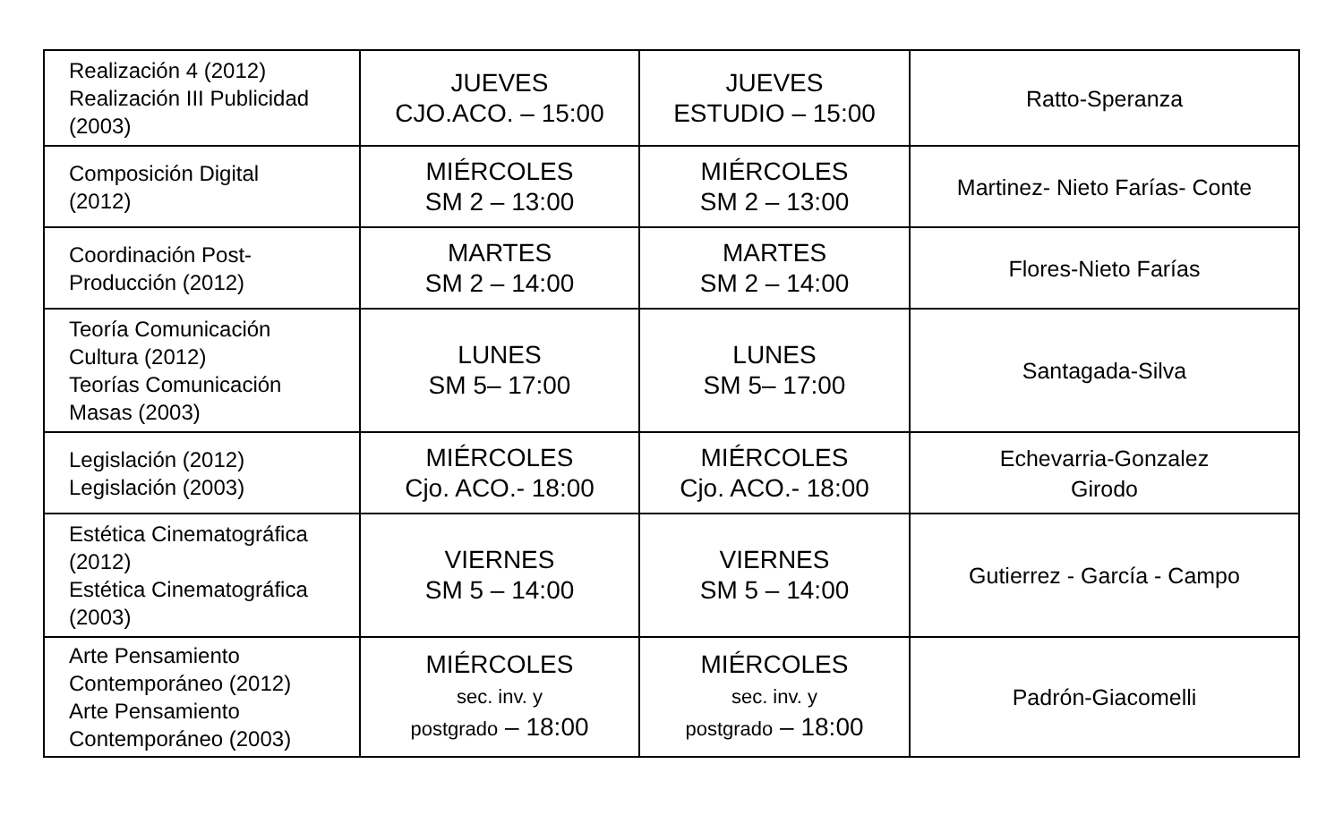| Realización 4 (2012) Realización III Publicidad (2003) | JUEVES CJO.ACO. – 15:00 | JUEVES ESTUDIO – 15:00 | Ratto-Speranza |
| Composición Digital (2012) | MIÉRCOLES SM 2 – 13:00 | MIÉRCOLES SM 2 – 13:00 | Martinez- Nieto Farías- Conte |
| Coordinación Post- Producción (2012) | MARTES SM 2 – 14:00 | MARTES SM 2 – 14:00 | Flores-Nieto Farías |
| Teoría Comunicación Cultura (2012) Teorías Comunicación Masas (2003) | LUNES SM 5– 17:00 | LUNES SM 5– 17:00 | Santagada-Silva |
| Legislación (2012) Legislación (2003) | MIÉRCOLES Cjo. ACO.- 18:00 | MIÉRCOLES Cjo. ACO.- 18:00 | Echevarria-Gonzalez Girodo |
| Estética Cinematográfica (2012) Estética Cinematográfica (2003) | VIERNES SM 5 – 14:00 | VIERNES SM 5 – 14:00 | Gutierrez - García - Campo |
| Arte Pensamiento Contemporáneo (2012) Arte Pensamiento Contemporáneo (2003) | MIÉRCOLES sec. inv. y postgrado – 18:00 | MIÉRCOLES sec. inv. y postgrado – 18:00 | Padrón-Giacomelli |